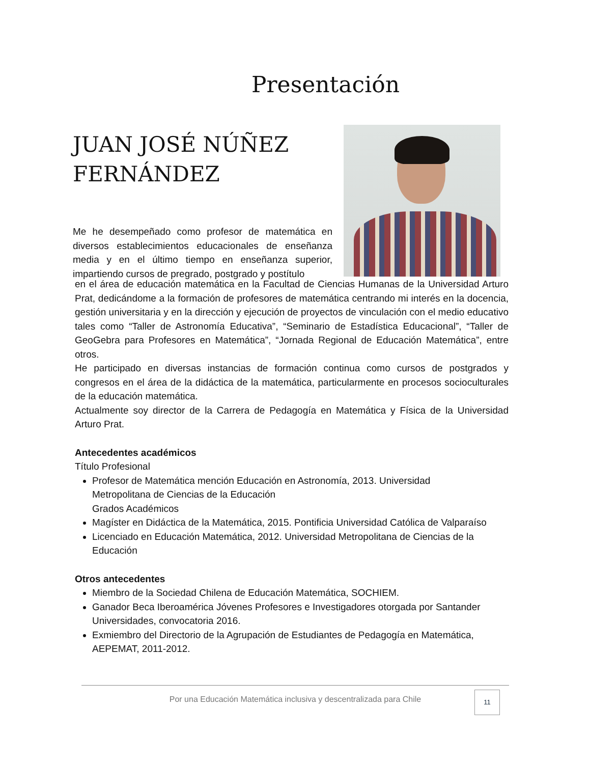Presentación
JUAN JOSÉ NÚÑEZ
FERNÁNDEZ
Me he desempeñado como profesor de matemática en diversos establecimientos educacionales de enseñanza media y en el último tiempo en enseñanza superior, impartiendo cursos de pregrado, postgrado y postítulo
en el área de educación matemática en la Facultad de Ciencias Humanas de la Universidad Arturo Prat, dedicándome a la formación de profesores de matemática centrando mi interés en la docencia, gestión universitaria y en la dirección y ejecución de proyectos de vinculación con el medio educativo tales como “Taller de Astronomía Educativa”, “Seminario de Estadística Educacional”, “Taller de GeoGebra para Profesores en Matemática”, “Jornada Regional de Educación Matemática”, entre otros.
He participado en diversas instancias de formación continua como cursos de postgrados y congresos en el área de la didáctica de la matemática, particularmente en procesos socioculturales de la educación matemática.
Actualmente soy director de la Carrera de Pedagogía en Matemática y Física de la Universidad Arturo Prat.
Antecedentes académicos
Título Profesional
Profesor de Matemática mención Educación en Astronomía, 2013. Universidad
Metropolitana de Ciencias de la Educación
Grados Académicos
Magíster en Didáctica de la Matemática, 2015. Pontificia Universidad Católica de Valparaíso
Licenciado en Educación Matemática, 2012. Universidad Metropolitana de Ciencias de la Educación
Otros antecedentes
Miembro de la Sociedad Chilena de Educación Matemática, SOCHIEM.
Ganador Beca Iberoamérica Jóvenes Profesores e Investigadores otorgada por Santander Universidades, convocatoria 2016.
Exmiembro del Directorio de la Agrupación de Estudiantes de Pedagogía en Matemática, AEPEMAT, 2011-2012.
Por una Educación Matemática inclusiva y descentralizada para Chile
11